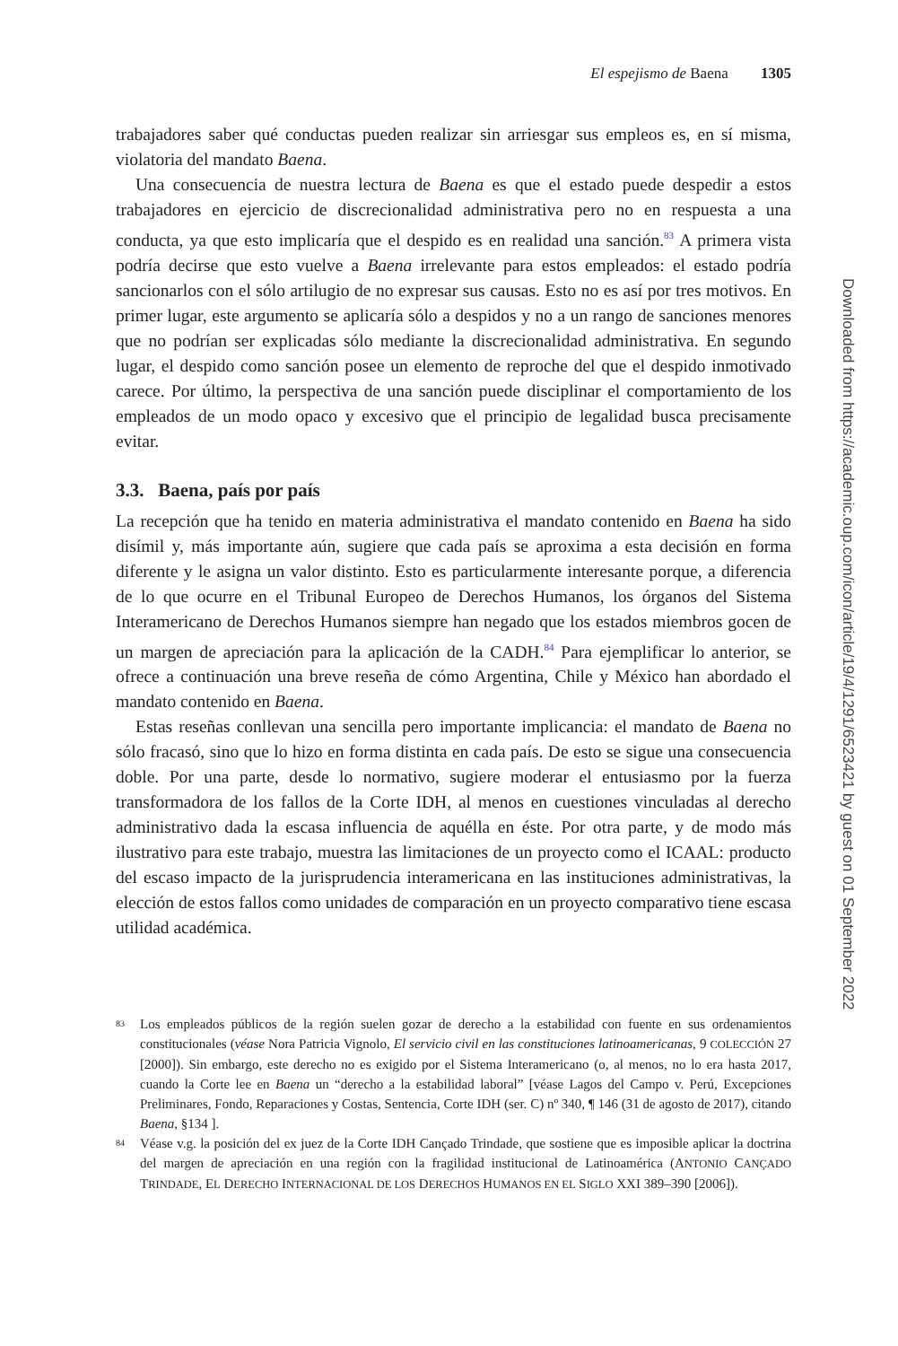El espejismo de Baena 1305
trabajadores saber qué conductas pueden realizar sin arriesgar sus empleos es, en sí misma, violatoria del mandato Baena.
Una consecuencia de nuestra lectura de Baena es que el estado puede despedir a estos trabajadores en ejercicio de discrecionalidad administrativa pero no en respuesta a una conducta, ya que esto implicaría que el despido es en realidad una sanción.<sup>83</sup> A primera vista podría decirse que esto vuelve a Baena irrelevante para estos empleados: el estado podría sancionarlos con el sólo artilugio de no expresar sus causas. Esto no es así por tres motivos. En primer lugar, este argumento se aplicaría sólo a despidos y no a un rango de sanciones menores que no podrían ser explicadas sólo mediante la discrecionalidad administrativa. En segundo lugar, el despido como sanción posee un elemento de reproche del que el despido inmotivado carece. Por último, la perspectiva de una sanción puede disciplinar el comportamiento de los empleados de un modo opaco y excesivo que el principio de legalidad busca precisamente evitar.
3.3. Baena, país por país
La recepción que ha tenido en materia administrativa el mandato contenido en Baena ha sido disímil y, más importante aún, sugiere que cada país se aproxima a esta decisión en forma diferente y le asigna un valor distinto. Esto es particularmente interesante porque, a diferencia de lo que ocurre en el Tribunal Europeo de Derechos Humanos, los órganos del Sistema Interamericano de Derechos Humanos siempre han negado que los estados miembros gocen de un margen de apreciación para la aplicación de la CADH.<sup>84</sup> Para ejemplificar lo anterior, se ofrece a continuación una breve reseña de cómo Argentina, Chile y México han abordado el mandato contenido en Baena.
Estas reseñas conllevan una sencilla pero importante implicancia: el mandato de Baena no sólo fracasó, sino que lo hizo en forma distinta en cada país. De esto se sigue una consecuencia doble. Por una parte, desde lo normativo, sugiere moderar el entusiasmo por la fuerza transformadora de los fallos de la Corte IDH, al menos en cuestiones vinculadas al derecho administrativo dada la escasa influencia de aquélla en éste. Por otra parte, y de modo más ilustrativo para este trabajo, muestra las limitaciones de un proyecto como el ICAAL: producto del escaso impacto de la jurisprudencia interamericana en las instituciones administrativas, la elección de estos fallos como unidades de comparación en un proyecto comparativo tiene escasa utilidad académica.
83 Los empleados públicos de la región suelen gozar de derecho a la estabilidad con fuente en sus ordenamientos constitucionales (véase Nora Patricia Vignolo, El servicio civil en las constituciones latinoamericanas, 9 COLECCIÓN 27 [2000]). Sin embargo, este derecho no es exigido por el Sistema Interamericano (o, al menos, no lo era hasta 2017, cuando la Corte lee en Baena un “derecho a la estabilidad laboral” [véase Lagos del Campo v. Perú, Excepciones Preliminares, Fondo, Reparaciones y Costas, Sentencia, Corte IDH (ser. C) nº 340, ¶ 146 (31 de agosto de 2017), citando Baena, §134 ].
84 Véase v.g. la posición del ex juez de la Corte IDH Cançado Trindade, que sostiene que es imposible aplicar la doctrina del margen de apreciación en una región con la fragilidad institucional de Latinoamérica (ANTONIO CANÇADO TRINDADE, EL DERECHO INTERNACIONAL DE LOS DERECHOS HUMANOS EN EL SIGLO XXI 389–390 [2006]).
Downloaded from https://academic.oup.com/icon/article/19/4/1291/6523421 by guest on 01 September 2022